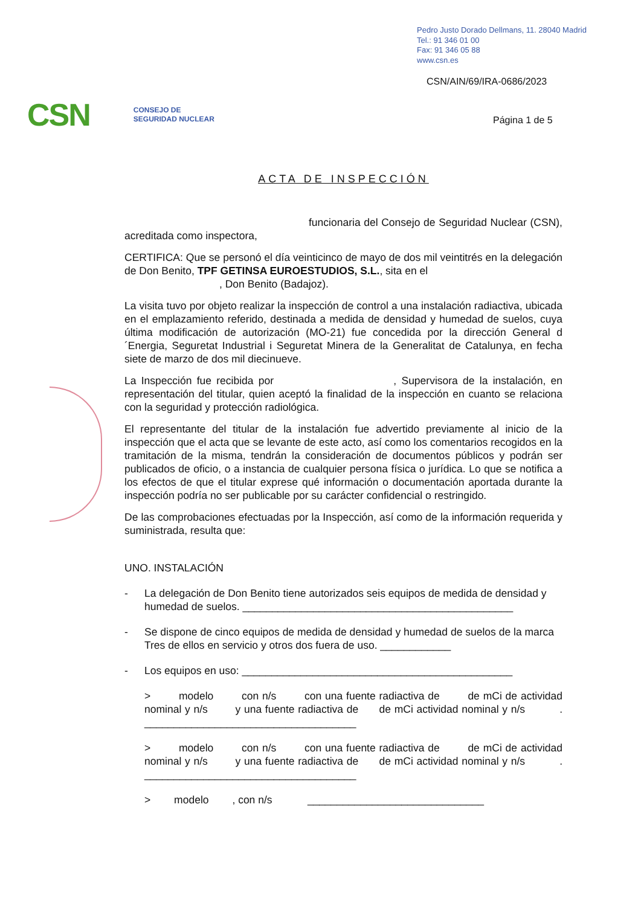Pedro Justo Dorado Dellmans, 11. 28040 Madrid
Tel.: 91 346 01 00
Fax: 91 346 05 88
www.csn.es
CSN/AIN/69/IRA-0686/2023
CSN CONSEJO DE
SEGURIDAD NUCLEAR
Página 1 de 5
ACTA DE INSPECCIÓN
funcionaria del Consejo de Seguridad Nuclear (CSN), acreditada como inspectora,
CERTIFICA: Que se personó el día veinticinco de mayo de dos mil veintitrés en la delegación de Don Benito, TPF GETINSA EUROESTUDIOS, S.L., sita en el
, Don Benito (Badajoz).
La visita tuvo por objeto realizar la inspección de control a una instalación radiactiva, ubicada en el emplazamiento referido, destinada a medida de densidad y humedad de suelos, cuya última modificación de autorización (MO-21) fue concedida por la dirección General d´Energia, Seguretat Industrial i Seguretat Minera de la Generalitat de Catalunya, en fecha siete de marzo de dos mil diecinueve.
La Inspección fue recibida por , Supervisora de la instalación, en representación del titular, quien aceptó la finalidad de la inspección en cuanto se relaciona con la seguridad y protección radiológica.
El representante del titular de la instalación fue advertido previamente al inicio de la inspección que el acta que se levante de este acto, así como los comentarios recogidos en la tramitación de la misma, tendrán la consideración de documentos públicos y podrán ser publicados de oficio, o a instancia de cualquier persona física o jurídica. Lo que se notifica a los efectos de que el titular exprese qué información o documentación aportada durante la inspección podría no ser publicable por su carácter confidencial o restringido.
De las comprobaciones efectuadas por la Inspección, así como de la información requerida y suministrada, resulta que:
UNO. INSTALACIÓN
- La delegación de Don Benito tiene autorizados seis equipos de medida de densidad y humedad de suelos. ______________________________________________
- Se dispone de cinco equipos de medida de densidad y humedad de suelos de la marca Tres de ellos en servicio y otros dos fuera de uso. ____________
- Los equipos en uso: ______________________________________________
> modelo con n/s con una fuente radiactiva de de mCi de actividad nominal y n/s y una fuente radiactiva de de mCi actividad nominal y n/s . ____________________________________
> modelo con n/s con una fuente radiactiva de de mCi de actividad nominal y n/s y una fuente radiactiva de de mCi actividad nominal y n/s . ____________________________________
> modelo , con n/s ______________________________